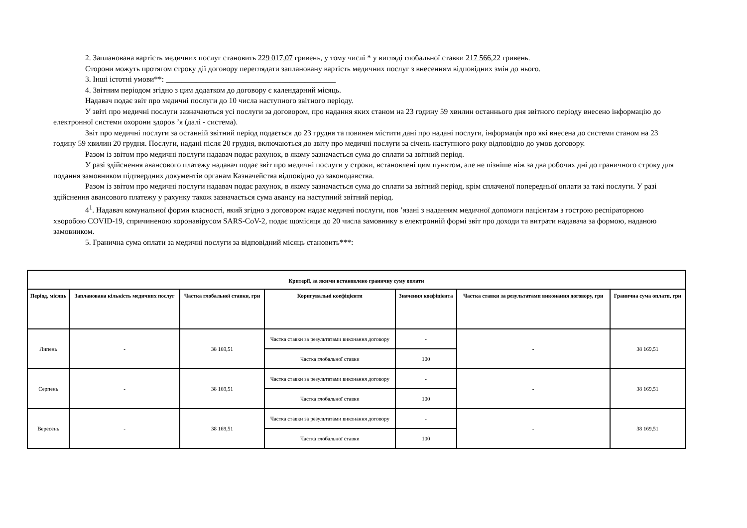2. Запланована вартість медичних послуг становить 229 017,07 гривень, у тому числі * у вигляді глобальної ставки 217 566,22 гривень.
Сторони можуть протягом строку дії договору переглядати заплановану вартість медичних послуг з внесенням відповідних змін до нього.
3. Інші істотні умови**: ____________________________________________
4. Звітним періодом згідно з цим додатком до договору є календарний місяць.
Надавач подає звіт про медичні послуги до 10 числа наступного звітного періоду.
У звіті про медичні послуги зазначаються усі послуги за договором, про надання яких станом на 23 годину 59 хвилин останнього дня звітного періоду внесено інформацію до електронної системи охорони здоров ’я (далі - система).
Звіт про медичні послуги за останній звітний період подається до 23 грудня та повинен містити дані про надані послуги, інформація про які внесена до системи станом на 23 годину 59 хвилин 20 грудня. Послуги, надані після 20 грудня, включаються до звіту про медичні послуги за січень наступного року відповідно до умов договору.
Разом із звітом про медичні послуги надавач подає рахунок, в якому зазначається сума до сплати за звітний період.
У разі здійснення авансового платежу надавач подає звіт про медичні послуги у строки, встановлені цим пунктом, але не пізніше ніж за два робочих дні до граничного строку для подання замовником підтвердних документів органам Казначейства відповідно до законодавства.
Разом із звітом про медичні послуги надавач подає рахунок, в якому зазначається сума до сплати за звітний період, крім сплаченої попередньої оплати за такі послуги. У разі здійснення авансового платежу у рахунку також зазначається сума авансу на наступний звітний період.
4<sup>1</sup>. Надавач комунальної форми власності, який згідно з договором надає медичні послуги, пов ’язані з наданням медичної допомоги пацієнтам з гострою респіраторною хворобою COVID-19, спричиненою коронавірусом SARS-CoV-2, подає щомісяця до 20 числа замовнику в електронній формі звіт про доходи та витрати надавача за формою, наданою замовником.
5. Гранична сума оплати за медичні послуги за відповідний місяць становить***:
| Критерії, за якими встановлено граничну суму оплати | | | | | | |
| --- | --- | --- | --- | --- | --- | --- |
| Період, місяць | Запланована кількість медичних послуг | Частка глобальної ставки, грн | Коригувальні коефіцієнти | Значення коефіцієнта | Частка ставки за результатами виконання договору, грн | Гранична сума оплати, грн |
| Липень | - | 38 169,51 | Частка ставки за результатами виконання договору | - | - | 38 169,51 |
| | | | Частка глобальної ставки | 100 | | |
| Серпень | - | 38 169,51 | Частка ставки за результатами виконання договору | - | - | 38 169,51 |
| | | | Частка глобальної ставки | 100 | | |
| Вересень | - | 38 169,51 | Частка ставки за результатами виконання договору | - | - | 38 169,51 |
| | | | Частка глобальної ставки | 100 | | |